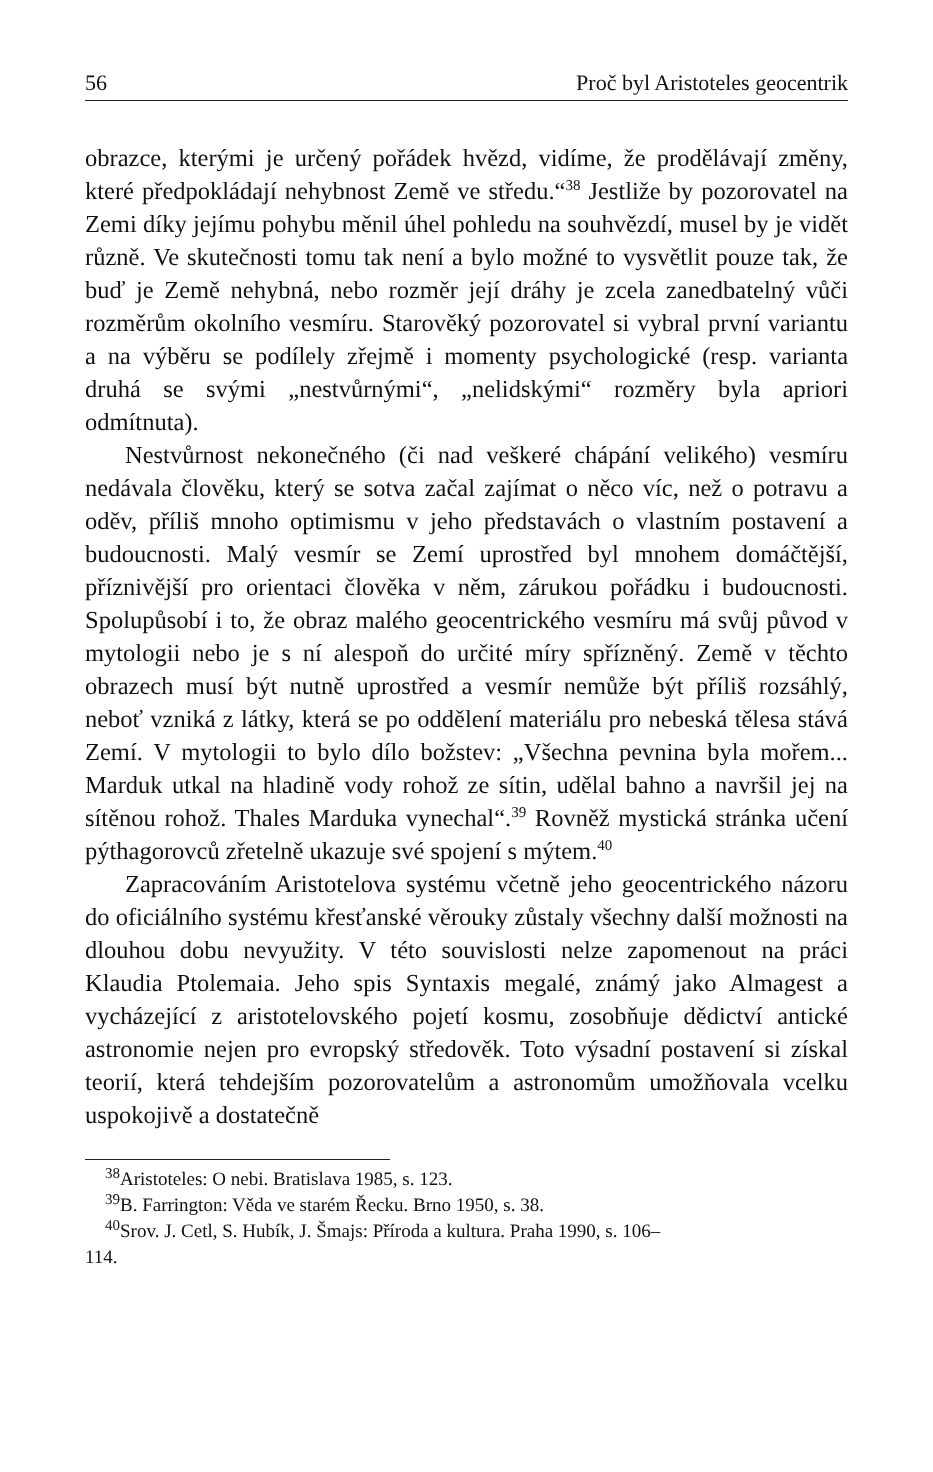56 Proč byl Aristoteles geocentrik
obrazce, kterými je určený pořádek hvězd, vidíme, že prodělávají změny, které předpokládají nehybnost Země ve středu.“<sup>38</sup> Jestliže by pozorovatel na Zemi díky jejímu pohybu měnil úhel pohledu na souhvězdí, musel by je vidět různě. Ve skutečnosti tomu tak není a bylo možné to vysvětlit pouze tak, že buď je Země nehybná, nebo rozměr její dráhy je zcela zanedbatelný vůči rozměrům okolního vesmíru. Starověký pozorovatel si vybral první variantu a na výběru se podílely zřejmě i momenty psychologické (resp. varianta druhá se svými „nestvůrnými“, „nelidskými“ rozměry byla apriori odmítnuta).
Nestvůrnost nekonečného (či nad veškeré chápání velikého) vesmíru nedávala člověku, který se sotva začal zajímat o něco víc, než o potravu a oděv, příliš mnoho optimismu v jeho představách o vlastním postavení a budoucnosti. Malý vesmír se Zemí uprostřed byl mnohem domáčtější, příznivější pro orientaci člověka v něm, zárukou pořádku i budoucnosti. Spolupůsobí i to, že obraz malého geocentrického vesmíru má svůj původ v mytologii nebo je s ní alespoň do určité míry spřízněný. Země v těchto obrazech musí být nutně uprostřed a vesmír nemůže být příliš rozsáhlý, neboť vzniká z látky, která se po oddělení materiálu pro nebeská tělesa stává Zemí. V mytologii to bylo dílo božstev: „Všechna pevnina byla mořem... Marduk utkal na hladině vody rohož ze sítin, udělal bahno a navršil jej na sítěnou rohož. Thales Marduka vynechal“.<sup>39</sup> Rovněž mystická stránka učení pýthagorovců zřetelně ukazuje své spojení s mýtem.<sup>40</sup>
Zapracováním Aristotelova systému včetně jeho geocentrického názoru do oficiálního systému křesťanské věrouky zůstaly všechny další možnosti na dlouhou dobu nevyužity. V této souvislosti nelze zapomenout na práci Klaudia Ptolemaia. Jeho spis Syntaxis megalé, známý jako Almagest a vycházející z aristotelovského pojetí kosmu, zosobňuje dědictví antické astronomie nejen pro evropský středověk. Toto výsadní postavení si získal teorií, která tehdejším pozorovatelům a astronomům umožňovala vcelku uspokojivě a dostatečně
<sup>38</sup> Aristoteles: O nebi. Bratislava 1985, s. 123.
<sup>39</sup>B. Farrington: Věda ve starém Řecku. Brno 1950, s. 38.
<sup>40</sup> Srov. J. Cetl, S. Hubík, J. Šmajs: Příroda a kultura. Praha 1990, s. 106–
114.